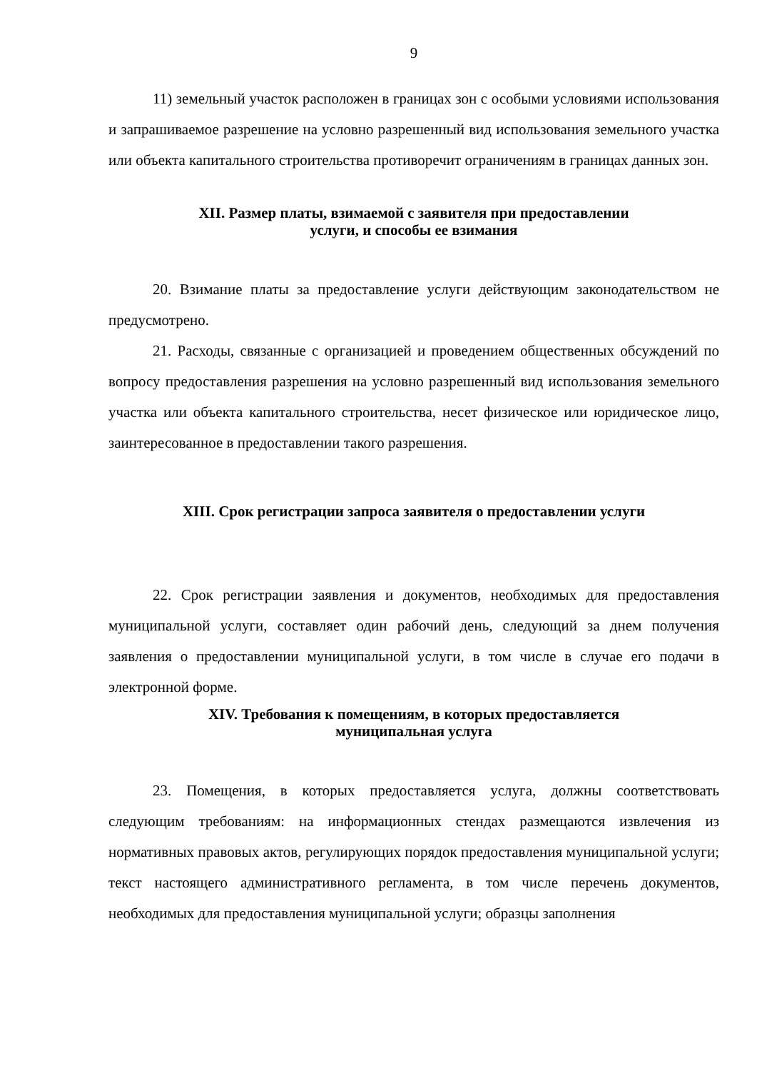9
11) земельный участок расположен в границах зон с особыми условиями использования и запрашиваемое разрешение на условно разрешенный вид использования земельного участка или объекта капитального строительства противоречит ограничениям в границах данных зон.
XII. Размер платы, взимаемой с заявителя при предоставлении
услуги, и способы ее взимания
20. Взимание платы за предоставление услуги действующим законодательством не предусмотрено.
21. Расходы, связанные с организацией и проведением общественных обсуждений по вопросу предоставления разрешения на условно разрешенный вид использования земельного участка или объекта капитального строительства, несет физическое или юридическое лицо, заинтересованное в предоставлении такого разрешения.
XIII. Срок регистрации запроса заявителя о предоставлении услуги
22. Срок регистрации заявления и документов, необходимых для предоставления муниципальной услуги, составляет один рабочий день, следующий за днем получения заявления о предоставлении муниципальной услуги, в том числе в случае его подачи в электронной форме.
XIV. Требования к помещениям, в которых предоставляется
муниципальная услуга
23. Помещения, в которых предоставляется услуга, должны соответствовать следующим требованиям: на информационных стендах размещаются извлечения из нормативных правовых актов, регулирующих порядок предоставления муниципальной услуги; текст настоящего административного регламента, в том числе перечень документов, необходимых для предоставления муниципальной услуги; образцы заполнения